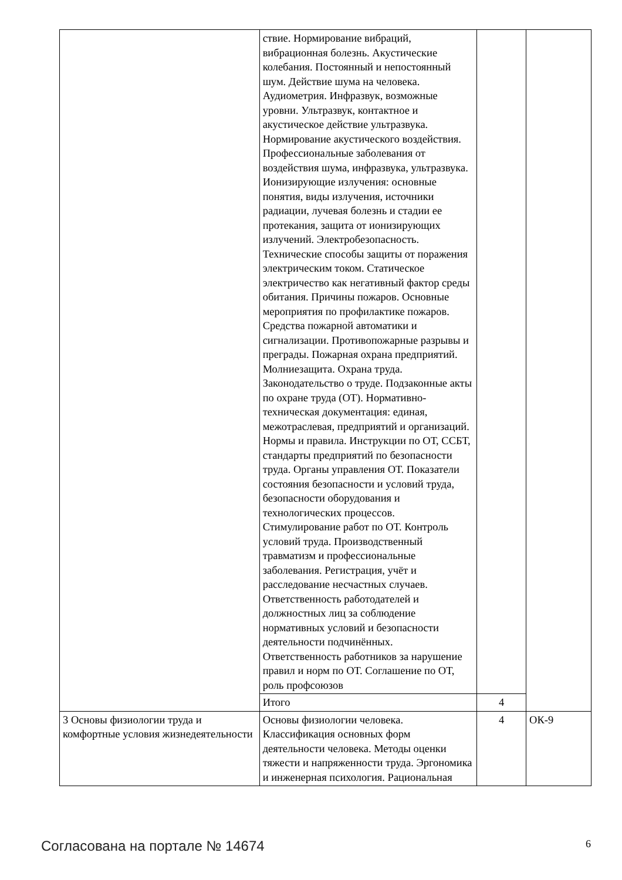| | ствие. Нормирование вибраций, вибрационная болезнь. Акустические колебания. Постоянный и непостоянный шум. Действие шума на человека. Аудиометрия. Инфразвук, возможные уровни. Ультразвук, контактное и акустическое действие ультразвука. Нормирование акустического воздействия. Профессиональные заболевания от воздействия шума, инфразвука, ультразвука. Ионизирующие излучения: основные понятия, виды излучения, источники радиации, лучевая болезнь и стадии ее протекания, защита от ионизирующих излучений. Электробезопасность. Технические способы защиты от поражения электрическим током. Статическое электричество как негативный фактор среды обитания. Причины пожаров. Основные мероприятия по профилактике пожаров. Средства пожарной автоматики и сигнализации. Противопожарные разрывы и преграды. Пожарная охрана предприятий. Молниезащита. Охрана труда. Законодательство о труде. Подзаконные акты по охране труда (ОТ). Нормативно-техническая документация: единая, межотраслевая, предприятий и организаций. Нормы и правила. Инструкции по ОТ, ССБТ, стандарты предприятий по безопасности труда. Органы управления ОТ. Показатели состояния безопасности и условий труда, безопасности оборудования и технологических процессов. Стимулирование работ по ОТ. Контроль условий труда. Производственный травматизм и профессиональные заболевания. Регистрация, учёт и расследование несчастных случаев. Ответственность работодателей и должностных лиц за соблюдение нормативных условий и безопасности деятельности подчинённых. Ответственность работников за нарушение правил и норм по ОТ. Соглашение по ОТ, роль профсоюзов | | |
| | Итого | 4 | |
| 3 Основы физиологии труда и комфортные условия жизнедеятельности | Основы физиологии человека. Классификация основных форм деятельности человека. Методы оценки тяжести и напряженности труда. Эргономика и инженерная психология. Рациональная | 4 | ОК-9 |
Согласована на портале № 14674 6